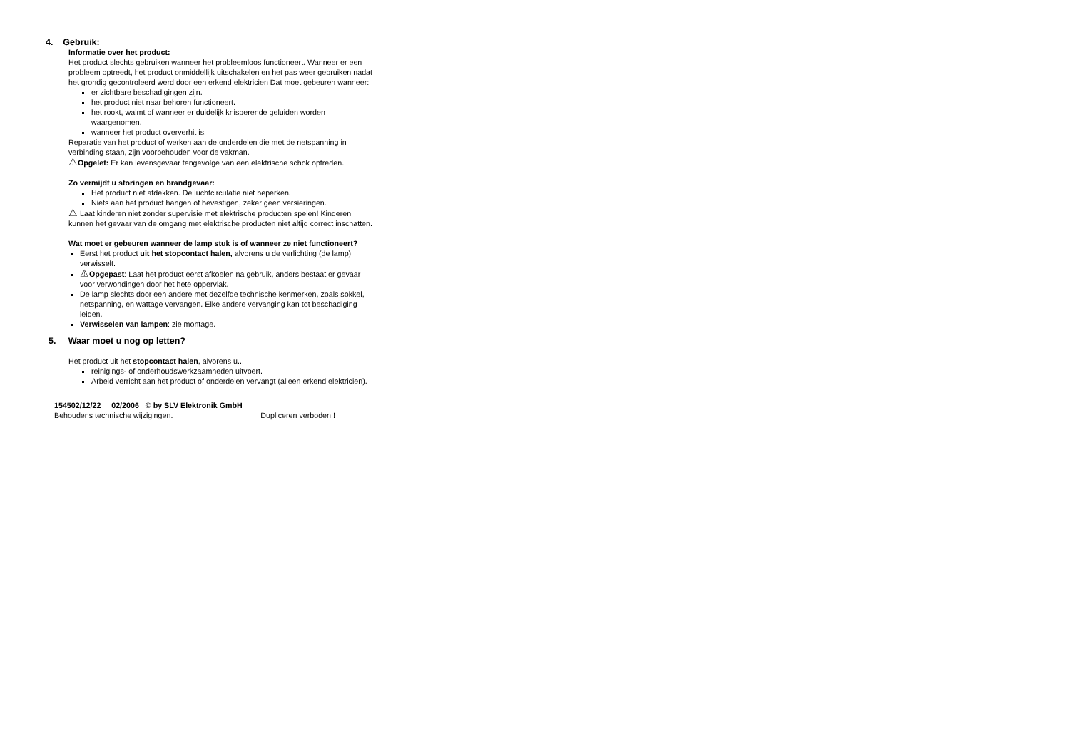4. Gebruik:
Informatie over het product:
Het product slechts gebruiken wanneer het probleemloos functioneert. Wanneer er een probleem optreedt, het product onmiddellijk uitschakelen en het pas weer gebruiken nadat het grondig gecontroleerd werd door een erkend elektricien Dat moet gebeuren wanneer:
er zichtbare beschadigingen zijn.
het product niet naar behoren functioneert.
het rookt, walmt of wanneer er duidelijk knisperende geluiden worden waargenomen.
wanneer het product oververhit is.
Reparatie van het product of werken aan de onderdelen die met de netspanning in verbinding staan, zijn voorbehouden voor de vakman.
⚠Opgelet: Er kan levensgevaar tengevolge van een elektrische schok optreden.
Zo vermijdt u storingen en brandgevaar:
Het product niet afdekken. De luchtcirculatie niet beperken.
Niets aan het product hangen of bevestigen, zeker geen versieringen.
⚠ Laat kinderen niet zonder supervisie met elektrische producten spelen! Kinderen kunnen het gevaar van de omgang met elektrische producten niet altijd correct inschatten.
Wat moet er gebeuren wanneer de lamp stuk is of wanneer ze niet functioneert?
Eerst het product uit het stopcontact halen, alvorens u de verlichting (de lamp) verwisselt.
⚠Opgepast: Laat het product eerst afkoelen na gebruik, anders bestaat er gevaar voor verwondingen door het hete oppervlak.
De lamp slechts door een andere met dezelfde technische kenmerken, zoals sokkel, netspanning, en wattage vervangen. Elke andere vervanging kan tot beschadiging leiden.
Verwisselen van lampen: zie montage.
5. Waar moet u nog op letten?
Het product uit het stopcontact halen, alvorens u...
reinigings- of onderhoudswerkzaamheden uitvoert.
Arbeid verricht aan het product of onderdelen vervangt (alleen erkend elektricien).
154502/12/22 02/2006 © by SLV Elektronik GmbH
Behoudens technische wijzigingen. Dupliceren verboden !